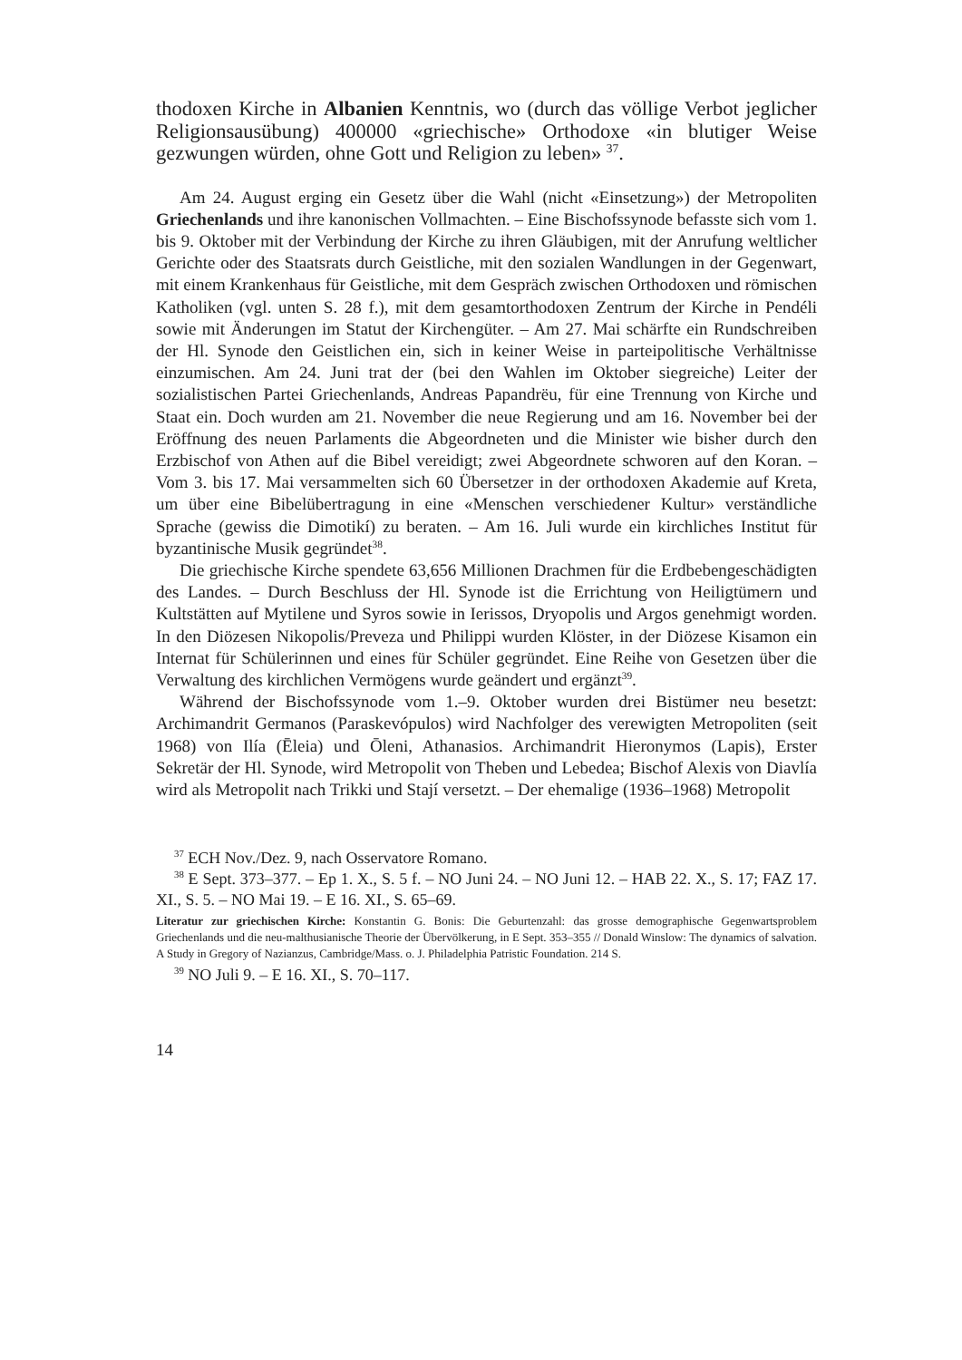thodoxen Kirche in Albanien Kenntnis, wo (durch das völlige Verbot jeglicher Religionsausübung) 400000 «griechische» Orthodoxe «in blutiger Weise gezwungen würden, ohne Gott und Religion zu leben» <sup>37</sup>.
Am 24. August erging ein Gesetz über die Wahl (nicht «Einsetzung») der Metropoliten Griechenlands und ihre kanonischen Vollmachten. – Eine Bischofssynode befasste sich vom 1. bis 9. Oktober mit der Verbindung der Kirche zu ihren Gläubigen, mit der Anrufung weltlicher Gerichte oder des Staatsrats durch Geistliche, mit den sozialen Wandlungen in der Gegenwart, mit einem Krankenhaus für Geistliche, mit dem Gespräch zwischen Orthodoxen und römischen Katholiken (vgl. unten S. 28 f.), mit dem gesamtorthodoxen Zentrum der Kirche in Pendéli sowie mit Änderungen im Statut der Kirchengüter. – Am 27. Mai schärfte ein Rundschreiben der Hl. Synode den Geistlichen ein, sich in keiner Weise in parteipolitische Verhältnisse einzumischen. Am 24. Juni trat der (bei den Wahlen im Oktober siegreiche) Leiter der sozialistischen Partei Griechenlands, Andreas Papandrëu, für eine Trennung von Kirche und Staat ein. Doch wurden am 21. November die neue Regierung und am 16. November bei der Eröffnung des neuen Parlaments die Abgeordneten und die Minister wie bisher durch den Erzbischof von Athen auf die Bibel vereidigt; zwei Abgeordnete schworen auf den Koran. – Vom 3. bis 17. Mai versammelten sich 60 Übersetzer in der orthodoxen Akademie auf Kreta, um über eine Bibelübertragung in eine «Menschen verschiedener Kultur» verständliche Sprache (gewiss die Dimotikí) zu beraten. – Am 16. Juli wurde ein kirchliches Institut für byzantinische Musik gegründet<sup>38</sup>.
Die griechische Kirche spendete 63,656 Millionen Drachmen für die Erdbebengeschädigten des Landes. – Durch Beschluss der Hl. Synode ist die Errichtung von Heiligtümern und Kultstätten auf Mytilene und Syros sowie in Ierissos, Dryopolis und Argos genehmigt worden. In den Diözesen Nikopolis/Preveza und Philippi wurden Klöster, in der Diözese Kisamon ein Internat für Schülerinnen und eines für Schüler gegründet. Eine Reihe von Gesetzen über die Verwaltung des kirchlichen Vermögens wurde geändert und ergänzt<sup>39</sup>.
Während der Bischofssynode vom 1.–9. Oktober wurden drei Bistümer neu besetzt: Archimandrit Germanos (Paraskevópulos) wird Nachfolger des verewigten Metropoliten (seit 1968) von Ilía (Ēleia) und Ōleni, Athanasios. Archimandrit Hieronymos (Lapis), Erster Sekretär der Hl. Synode, wird Metropolit von Theben und Lebedea; Bischof Alexis von Diavlía wird als Metropolit nach Trikki und Stají versetzt. – Der ehemalige (1936–1968) Metropolit
<sup>37</sup> ECH Nov./Dez. 9, nach Osservatore Romano.
<sup>38</sup> E Sept. 373–377. – Ep 1. X., S. 5 f. – NO Juni 24. – NO Juni 12. – HAB 22. X., S. 17; FAZ 17. XI., S. 5. – NO Mai 19. – E 16. XI., S. 65–69.
Literatur zur griechischen Kirche: Konstantin G. Bonis: Die Geburtenzahl: das grosse demographische Gegenwartsproblem Griechenlands und die neu-malthusianische Theorie der Übervölkerung, in E Sept. 353–355 // Donald Winslow: The dynamics of salvation. A Study in Gregory of Nazianzus, Cambridge/Mass. o. J. Philadelphia Patristic Foundation. 214 S.
<sup>39</sup> NO Juli 9. – E 16. XI., S. 70–117.
14